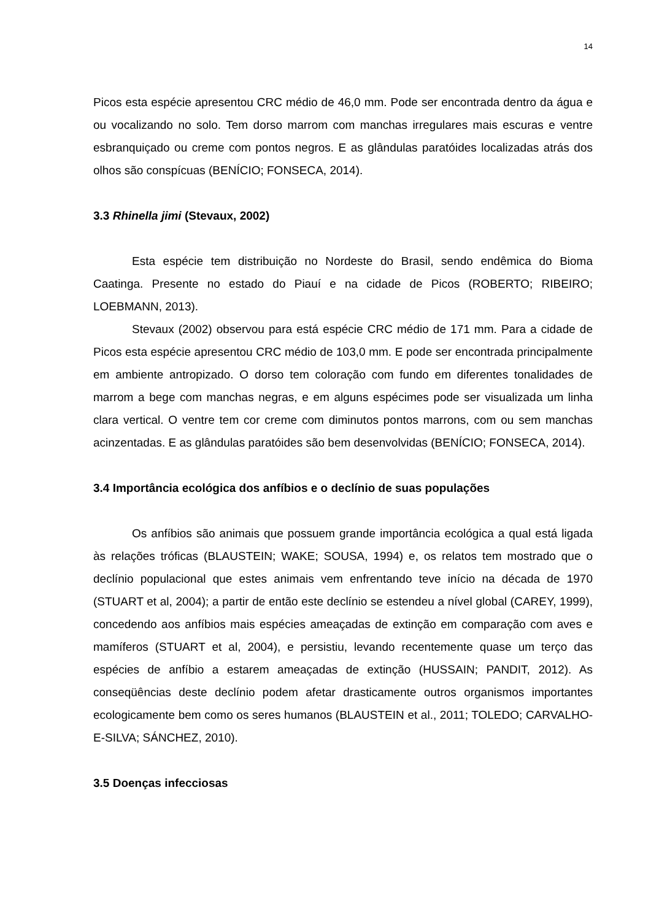14
Picos esta espécie apresentou CRC médio de 46,0 mm. Pode ser encontrada dentro da água e ou vocalizando no solo. Tem dorso marrom com manchas irregulares mais escuras e ventre esbranquiçado ou creme com pontos negros. E as glândulas paratóides localizadas atrás dos olhos são conspícuas (BENÍCIO; FONSECA, 2014).
3.3 Rhinella jimi (Stevaux, 2002)
Esta espécie tem distribuição no Nordeste do Brasil, sendo endêmica do Bioma Caatinga. Presente no estado do Piauí e na cidade de Picos (ROBERTO; RIBEIRO; LOEBMANN, 2013).
Stevaux (2002) observou para está espécie CRC médio de 171 mm. Para a cidade de Picos esta espécie apresentou CRC médio de 103,0 mm. E pode ser encontrada principalmente em ambiente antropizado. O dorso tem coloração com fundo em diferentes tonalidades de marrom a bege com manchas negras, e em alguns espécimes pode ser visualizada um linha clara vertical. O ventre tem cor creme com diminutos pontos marrons, com ou sem manchas acinzentadas. E as glândulas paratóides são bem desenvolvidas (BENÍCIO; FONSECA, 2014).
3.4 Importância ecológica dos anfíbios e o declínio de suas populações
Os anfíbios são animais que possuem grande importância ecológica a qual está ligada às relações tróficas (BLAUSTEIN; WAKE; SOUSA, 1994) e, os relatos tem mostrado que o declínio populacional que estes animais vem enfrentando teve início na década de 1970 (STUART et al, 2004); a partir de então este declínio se estendeu a nível global (CAREY, 1999), concedendo aos anfíbios mais espécies ameaçadas de extinção em comparação com aves e mamíferos (STUART et al, 2004), e persistiu, levando recentemente quase um terço das espécies de anfíbio a estarem ameaçadas de extinção (HUSSAIN; PANDIT, 2012). As conseqüências deste declínio podem afetar drasticamente outros organismos importantes ecologicamente bem como os seres humanos (BLAUSTEIN et al., 2011; TOLEDO; CARVALHO-E-SILVA; SÁNCHEZ, 2010).
3.5 Doenças infecciosas